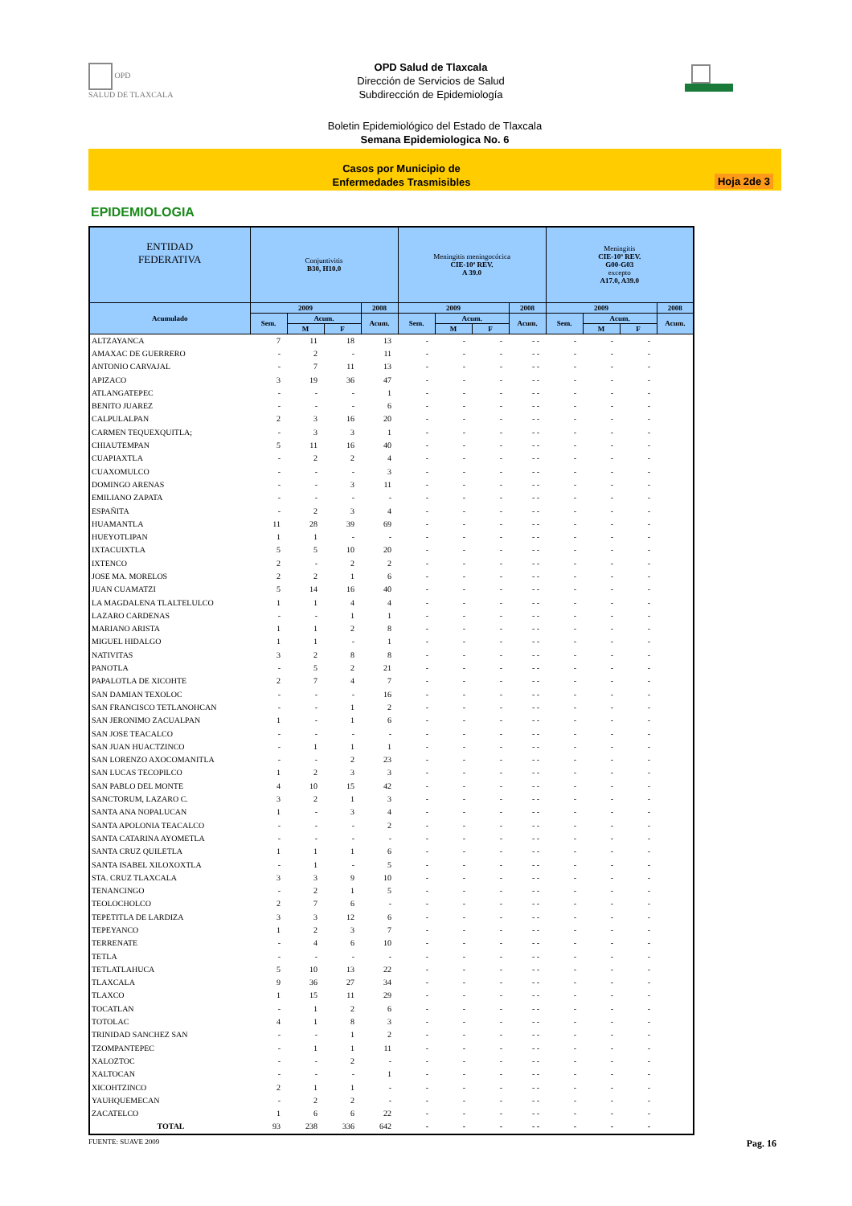OPD
SALUD DE TLAXCALA
OPD Salud de Tlaxcala
Dirección de Servicios de Salud
Subdirección de Epidemiología
Boletin Epidemiológico del Estado de Tlaxcala
Semana Epidemiologica No. 6
Casos por Municipio de
Enfermedades Trasmisibles
Hoja 2de 3
EPIDEMIOLOGIA
| ENTIDAD FEDERATIVA | Conjuntivitis B30, H10.0 | | | | Meningitis meningocócica CIE-10ª REV. A 39.0 | | | | Meningitis CIE-10ª REV. G00-G03 excepto A17.0, A39.0 | | | |
| --- | --- | --- | --- | --- | --- | --- | --- | --- | --- | --- | --- | --- |
| Acumulado | 2009 | | | 2008 | 2009 | | | 2008 | 2009 | | | 2008 |
| | Sem. | Acum. | | Acum. | Sem. | Acum. | | Acum. | Sem. | Acum. | | Acum. |
| | | M | F | | | M | F | | | M | F | |
| ALTZAYANCA | 7 | 11 | 18 | 13 | - | - | - | - - | - | - | - | |
| AMAXAC DE GUERRERO | - | 2 | - | 11 | - | - | - | - - | - | - | - | |
| ANTONIO CARVAJAL | - | 7 | 11 | 13 | - | - | - | - - | - | - | - | |
| APIZACO | 3 | 19 | 36 | 47 | - | - | - | - - | - | - | - | |
| ATLANGATEPEC | - | - | - | 1 | - | - | - | - - | - | - | - | |
| BENITO JUAREZ | - | - | - | 6 | - | - | - | - - | - | - | - | |
| CALPULALPAN | 2 | 3 | 16 | 20 | - | - | - | - - | - | - | - | |
| CARMEN TEQUEXQUITLA; | - | 3 | 3 | 1 | - | - | - | - - | - | - | - | |
| CHIAUTEMPAN | 5 | 11 | 16 | 40 | - | - | - | - - | - | - | - | |
| CUAPIAXTLA | - | 2 | 2 | 4 | - | - | - | - - | - | - | - | |
| CUAXOMULCO | - | - | - | 3 | - | - | - | - - | - | - | - | |
| DOMINGO ARENAS | - | - | 3 | 11 | - | - | - | - - | - | - | - | |
| EMILIANO ZAPATA | - | - | - | - | - | - | - | - - | - | - | - | |
| ESPAÑITA | - | 2 | 3 | 4 | - | - | - | - - | - | - | - | |
| HUAMANTLA | 11 | 28 | 39 | 69 | - | - | - | - - | - | - | - | |
| HUEYOTLIPAN | 1 | 1 | - | - | - | - | - | - - | - | - | - | |
| IXTACUIXTLA | 5 | 5 | 10 | 20 | - | - | - | - - | - | - | - | |
| IXTENCO | 2 | - | 2 | 2 | - | - | - | - - | - | - | - | |
| JOSE MA. MORELOS | 2 | 2 | 1 | 6 | - | - | - | - - | - | - | - | |
| JUAN CUAMATZI | 5 | 14 | 16 | 40 | - | - | - | - - | - | - | - | |
| LA MAGDALENA TLALTELULCO | 1 | 1 | 4 | 4 | - | - | - | - - | - | - | - | |
| LAZARO CARDENAS | - | - | 1 | 1 | - | - | - | - - | - | - | - | |
| MARIANO ARISTA | 1 | 1 | 2 | 8 | - | - | - | - - | - | - | - | |
| MIGUEL HIDALGO | 1 | 1 | - | 1 | - | - | - | - - | - | - | - | |
| NATIVITAS | 3 | 2 | 8 | 8 | - | - | - | - - | - | - | - | |
| PANOTLA | - | 5 | 2 | 21 | - | - | - | - - | - | - | - | |
| PAPALOTLA DE XICOHTE | 2 | 7 | 4 | 7 | - | - | - | - - | - | - | - | |
| SAN DAMIAN TEXOLOC | - | - | - | 16 | - | - | - | - - | - | - | - | |
| SAN FRANCISCO TETLANOHCAN | - | - | 1 | 2 | - | - | - | - - | - | - | - | |
| SAN JERONIMO ZACUALPAN | 1 | - | 1 | 6 | - | - | - | - - | - | - | - | |
| SAN JOSE TEACALCO | - | - | - | - | - | - | - | - - | - | - | - | |
| SAN JUAN HUACTZINCO | - | 1 | 1 | 1 | - | - | - | - - | - | - | - | |
| SAN LORENZO AXOCOMANITLA | - | - | 2 | 23 | - | - | - | - - | - | - | - | |
| SAN LUCAS TECOPILCO | 1 | 2 | 3 | 3 | - | - | - | - - | - | - | - | |
| SAN PABLO DEL MONTE | 4 | 10 | 15 | 42 | - | - | - | - - | - | - | - | |
| SANCTORUM, LAZARO C. | 3 | 2 | 1 | 3 | - | - | - | - - | - | - | - | |
| SANTA ANA NOPALUCAN | 1 | - | 3 | 4 | - | - | - | - - | - | - | - | |
| SANTA APOLONIA TEACALCO | - | - | - | 2 | - | - | - | - - | - | - | - | |
| SANTA CATARINA AYOMETLA | - | - | - | - | - | - | - | - - | - | - | - | |
| SANTA CRUZ QUILETLA | 1 | 1 | 1 | 6 | - | - | - | - - | - | - | - | |
| SANTA ISABEL XILOXOXTLA | - | 1 | - | 5 | - | - | - | - - | - | - | - | |
| STA. CRUZ TLAXCALA | 3 | 3 | 9 | 10 | - | - | - | - - | - | - | - | |
| TENANCINGO | - | 2 | 1 | 5 | - | - | - | - - | - | - | - | |
| TEOLOCHOLCO | 2 | 7 | 6 | - | - | - | - | - - | - | - | - | |
| TEPETITLA DE LARDIZA | 3 | 3 | 12 | 6 | - | - | - | - - | - | - | - | |
| TEPEYANCO | 1 | 2 | 3 | 7 | - | - | - | - - | - | - | - | |
| TERRENATE | - | 4 | 6 | 10 | - | - | - | - - | - | - | - | |
| TETLA | - | - | - | - | - | - | - | - - | - | - | - | |
| TETLATLAHUCA | 5 | 10 | 13 | 22 | - | - | - | - - | - | - | - | |
| TLAXCALA | 9 | 36 | 27 | 34 | - | - | - | - - | - | - | - | |
| TLAXCO | 1 | 15 | 11 | 29 | - | - | - | - - | - | - | - | |
| TOCATLAN | - | 1 | 2 | 6 | - | - | - | - - | - | - | - | |
| TOTOLAC | 4 | 1 | 8 | 3 | - | - | - | - - | - | - | - | |
| TRINIDAD SANCHEZ SAN | - | - | 1 | 2 | - | - | - | - - | - | - | - | |
| TZOMPANTEPEC | - | 1 | 1 | 11 | - | - | - | - - | - | - | - | |
| XALOZTOC | - | - | 2 | - | - | - | - | - - | - | - | - | |
| XALTOCAN | - | - | - | 1 | - | - | - | - - | - | - | - | |
| XICOHTZINCO | 2 | 1 | 1 | - | - | - | - | - - | - | - | - | |
| YAUHQUEMECAN | - | 2 | 2 | - | - | - | - | - - | - | - | - | |
| ZACATELCO | 1 | 6 | 6 | 22 | - | - | - | - - | - | - | - | |
| TOTAL | 93 | 238 | 336 | 642 | - | - | - | - - | - | - | - | |
FUENTE: SUAVE 2009 Pag. 16